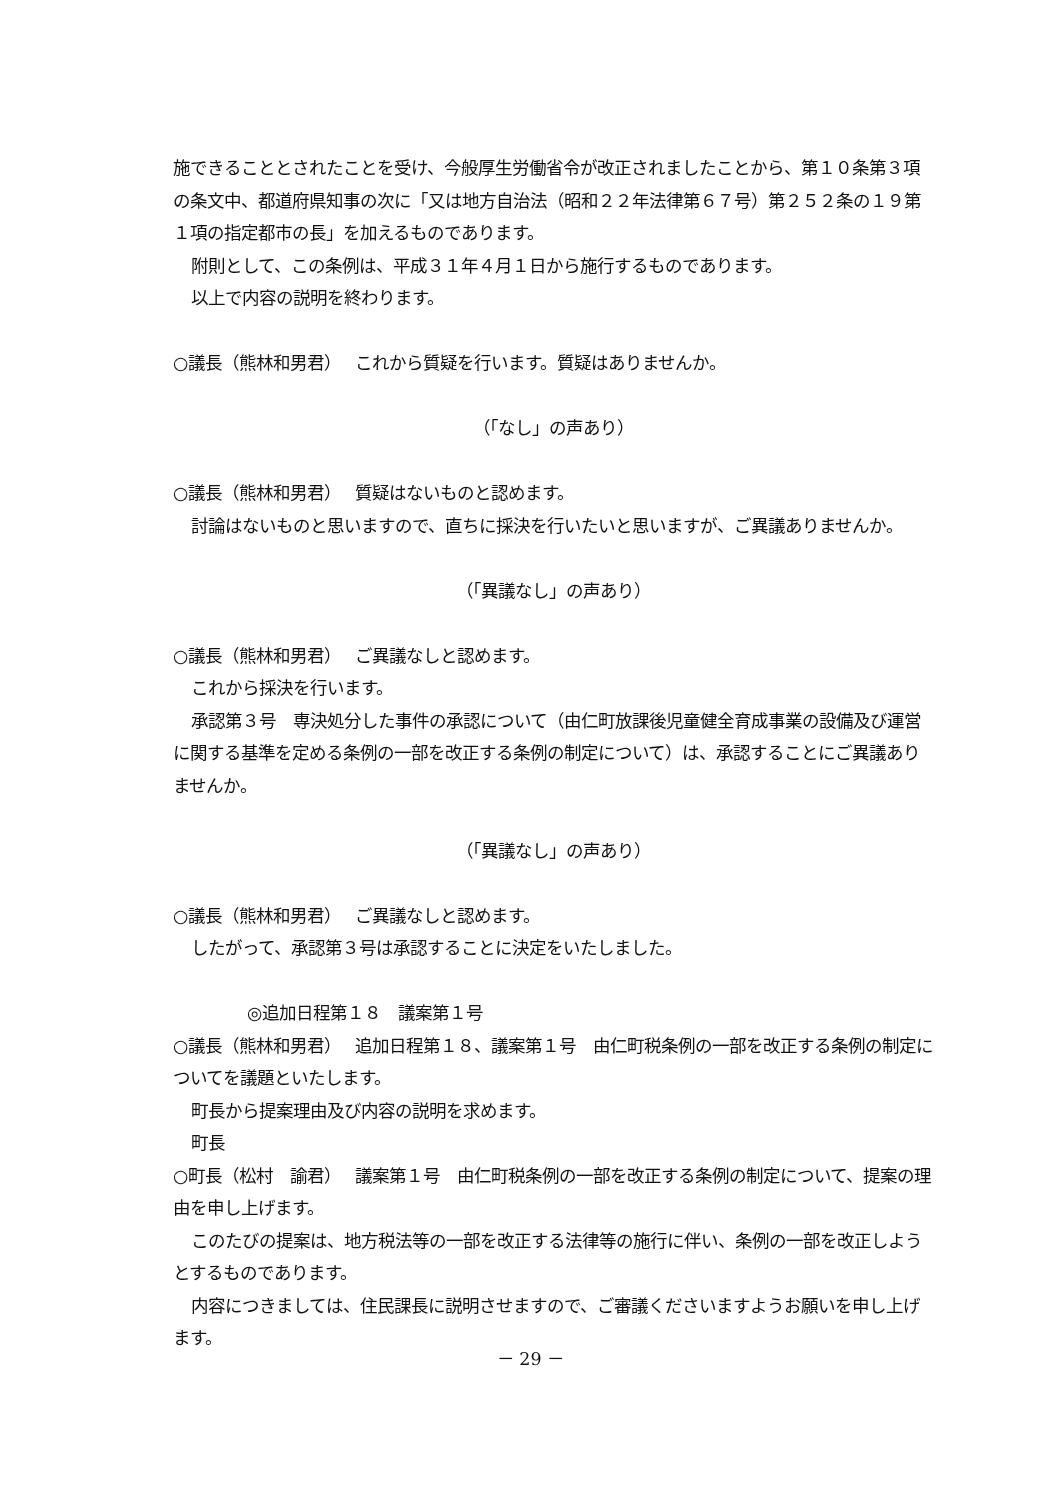施できることとされたことを受け、今般厚生労働省令が改正されましたことから、第１０条第３項の条文中、都道府県知事の次に「又は地方自治法（昭和２２年法律第６７号）第２５２条の１９第１項の指定都市の長」を加えるものであります。
附則として、この条例は、平成３１年４月１日から施行するものであります。
以上で内容の説明を終わります。
○議長（熊林和男君）　 これから質疑を行います。質疑はありませんか。
（「なし」の声あり）
○議長（熊林和男君）　 質疑はないものと認めます。
討論はないものと思いますので、直ちに採決を行いたいと思いますが、ご異議ありませんか。
（「異議なし」の声あり）
○議長（熊林和男君）　 ご異議なしと認めます。
これから採決を行います。
承認第３号　専決処分した事件の承認について（由仁町放課後児童健全育成事業の設備及び運営に関する基準を定める条例の一部を改正する条例の制定について）は、承認することにご異議ありませんか。
（「異議なし」の声あり）
○議長（熊林和男君）　 ご異議なしと認めます。
したがって、承認第３号は承認することに決定をいたしました。
◎追加日程第１８　議案第１号
○議長（熊林和男君）　 追加日程第１８、議案第１号　由仁町税条例の一部を改正する条例の制定についてを議題といたします。
町長から提案理由及び内容の説明を求めます。
町長
○町長（松村　諭君）　 議案第１号　由仁町税条例の一部を改正する条例の制定について、提案の理由を申し上げます。
このたびの提案は、地方税法等の一部を改正する法律等の施行に伴い、条例の一部を改正しようとするものであります。
内容につきましては、住民課長に説明させますので、ご審議くださいますようお願いを申し上げます。
－ 29 －